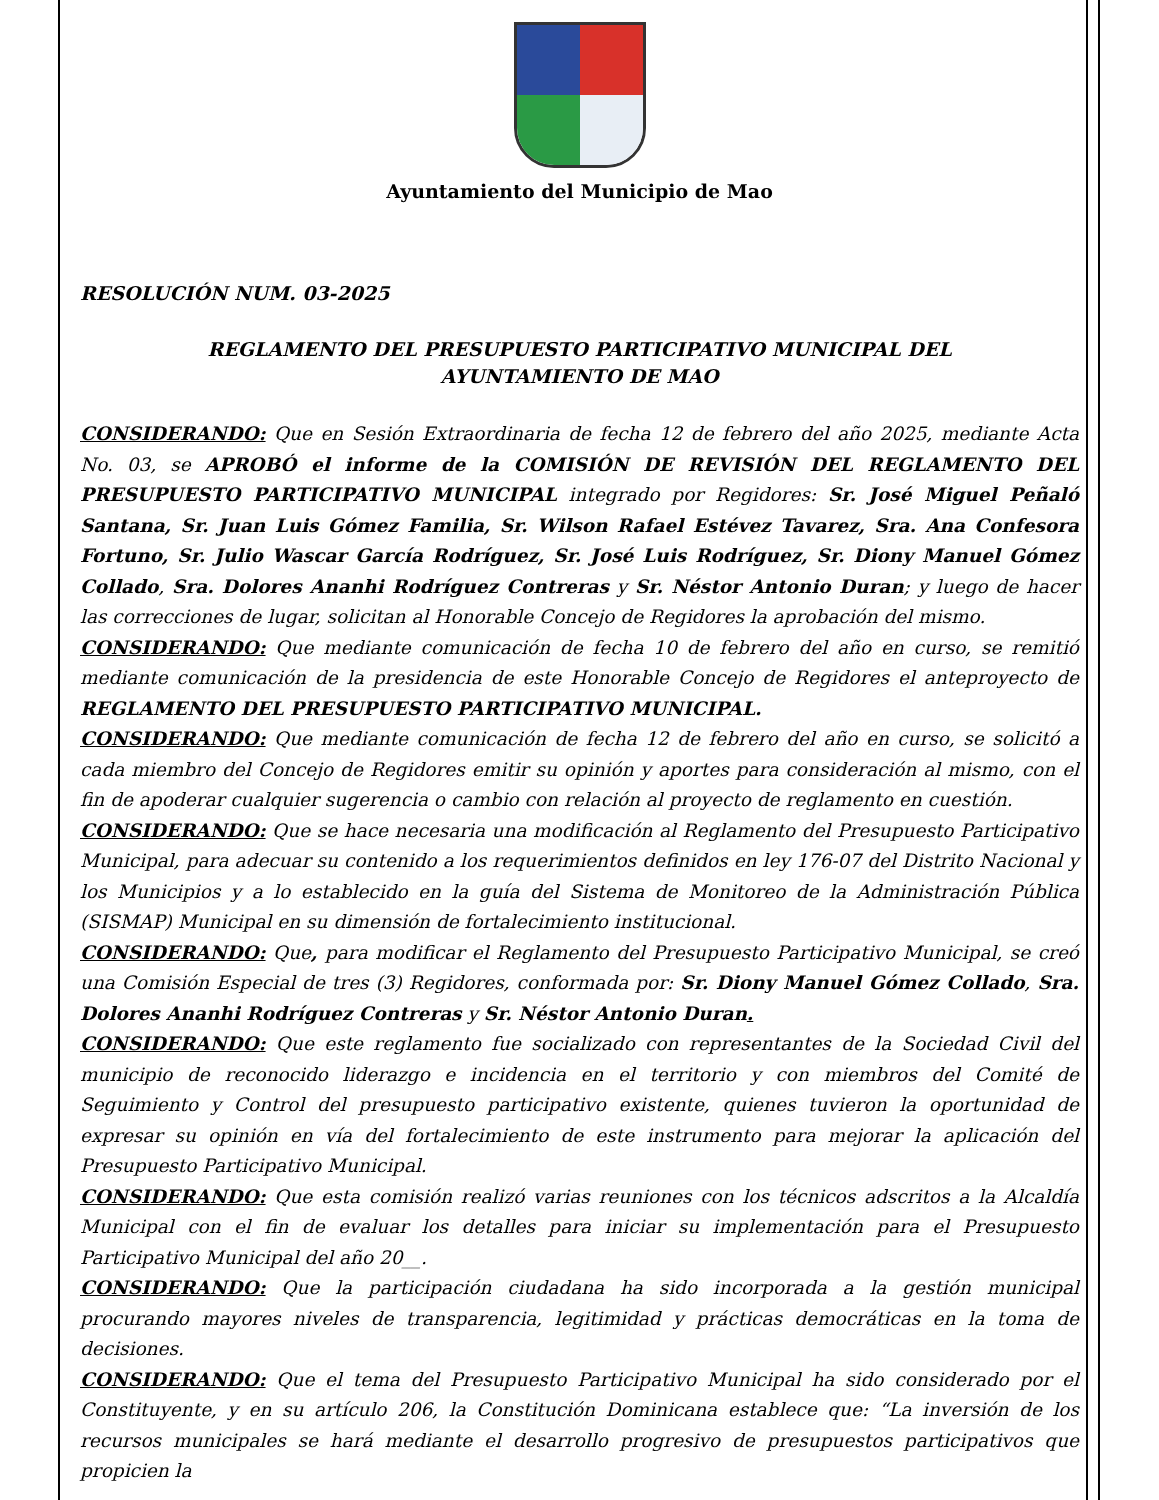Ayuntamiento del Municipio de Mao
RESOLUCIÓN NUM. 03-2025
REGLAMENTO DEL PRESUPUESTO PARTICIPATIVO MUNICIPAL DEL
AYUNTAMIENTO DE MAO
CONSIDERANDO: Que en Sesión Extraordinaria de fecha 12 de febrero del año 2025, mediante Acta No. 03, se APROBÓ el informe de la COMISIÓN DE REVISIÓN DEL REGLAMENTO DEL PRESUPUESTO PARTICIPATIVO MUNICIPAL integrado por Regidores: Sr. José Miguel Peñaló Santana, Sr. Juan Luis Gómez Familia, Sr. Wilson Rafael Estévez Tavarez, Sra. Ana Confesora Fortuno, Sr. Julio Wascar García Rodríguez, Sr. José Luis Rodríguez, Sr. Diony Manuel Gómez Collado, Sra. Dolores Ananhi Rodríguez Contreras y Sr. Néstor Antonio Duran; y luego de hacer las correcciones de lugar, solicitan al Honorable Concejo de Regidores la aprobación del mismo.
CONSIDERANDO: Que mediante comunicación de fecha 10 de febrero del año en curso, se remitió mediante comunicación de la presidencia de este Honorable Concejo de Regidores el anteproyecto de REGLAMENTO DEL PRESUPUESTO PARTICIPATIVO MUNICIPAL.
CONSIDERANDO: Que mediante comunicación de fecha 12 de febrero del año en curso, se solicitó a cada miembro del Concejo de Regidores emitir su opinión y aportes para consideración al mismo, con el fin de apoderar cualquier sugerencia o cambio con relación al proyecto de reglamento en cuestión.
CONSIDERANDO: Que se hace necesaria una modificación al Reglamento del Presupuesto Participativo Municipal, para adecuar su contenido a los requerimientos definidos en ley 176-07 del Distrito Nacional y los Municipios y a lo establecido en la guía del Sistema de Monitoreo de la Administración Pública (SISMAP) Municipal en su dimensión de fortalecimiento institucional.
CONSIDERANDO: Que, para modificar el Reglamento del Presupuesto Participativo Municipal, se creó una Comisión Especial de tres (3) Regidores, conformada por: Sr. Diony Manuel Gómez Collado, Sra. Dolores Ananhi Rodríguez Contreras y Sr. Néstor Antonio Duran.
CONSIDERANDO: Que este reglamento fue socializado con representantes de la Sociedad Civil del municipio de reconocido liderazgo e incidencia en el territorio y con miembros del Comité de Seguimiento y Control del presupuesto participativo existente, quienes tuvieron la oportunidad de expresar su opinión en vía del fortalecimiento de este instrumento para mejorar la aplicación del Presupuesto Participativo Municipal.
CONSIDERANDO: Que esta comisión realizó varias reuniones con los técnicos adscritos a la Alcaldía Municipal con el fin de evaluar los detalles para iniciar su implementación para el Presupuesto Participativo Municipal del año 20__.
CONSIDERANDO: Que la participación ciudadana ha sido incorporada a la gestión municipal procurando mayores niveles de transparencia, legitimidad y prácticas democráticas en la toma de decisiones.
CONSIDERANDO: Que el tema del Presupuesto Participativo Municipal ha sido considerado por el Constituyente, y en su artículo 206, la Constitución Dominicana establece que: “La inversión de los recursos municipales se hará mediante el desarrollo progresivo de presupuestos participativos que propicien la